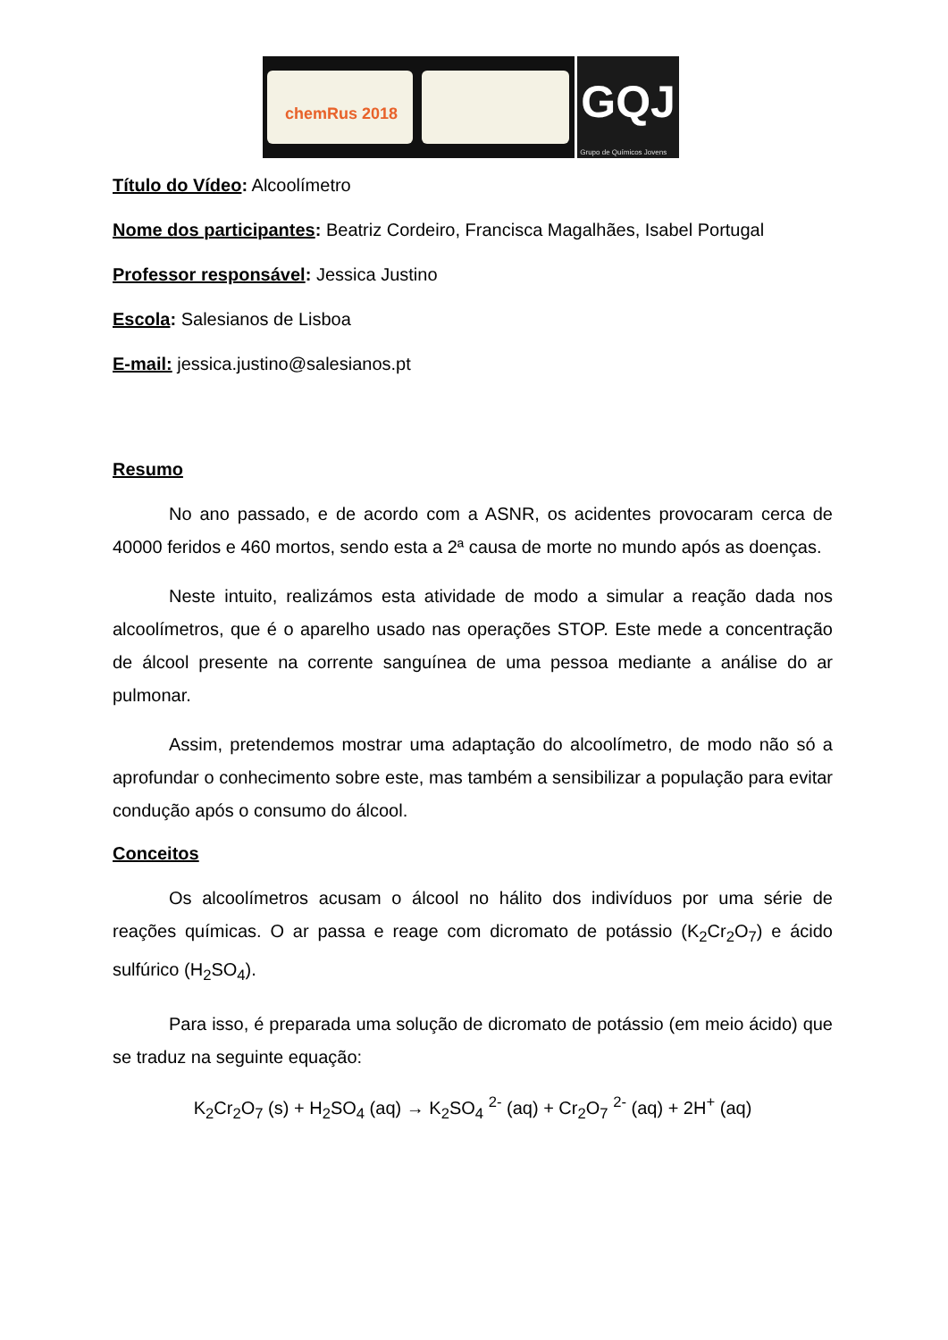chemRus 2018
GQJ
Grupo de Químicos Jovens
Título do Vídeo: Alcoolímetro
Nome dos participantes: Beatriz Cordeiro, Francisca Magalhães, Isabel Portugal
Professor responsável: Jessica Justino
Escola: Salesianos de Lisboa
E-mail: jessica.justino@salesianos.pt
Resumo
No ano passado, e de acordo com a ASNR, os acidentes provocaram cerca de 40000 feridos e 460 mortos, sendo esta a 2ª causa de morte no mundo após as doenças.
Neste intuito, realizámos esta atividade de modo a simular a reação dada nos alcoolímetros, que é o aparelho usado nas operações STOP. Este mede a concentração de álcool presente na corrente sanguínea de uma pessoa mediante a análise do ar pulmonar.
Assim, pretendemos mostrar uma adaptação do alcoolímetro, de modo não só a aprofundar o conhecimento sobre este, mas também a sensibilizar a população para evitar condução após o consumo do álcool.
Conceitos
Os alcoolímetros acusam o álcool no hálito dos indivíduos por uma série de reações químicas. O ar passa e reage com dicromato de potássio (K<sub>2</sub>Cr<sub>2</sub>O<sub>7</sub>) e ácido sulfúrico (H<sub>2</sub>SO<sub>4</sub>).
Para isso, é preparada uma solução de dicromato de potássio (em meio ácido) que se traduz na seguinte equação:
K<sub>2</sub>Cr<sub>2</sub>O<sub>7</sub> (s) + H<sub>2</sub>SO<sub>4</sub> (aq) → K<sub>2</sub>SO<sub>4</sub> <sup>2-</sup> (aq) + Cr<sub>2</sub>O<sub>7</sub> <sup>2-</sup> (aq) + 2H<sup>+</sup> (aq)